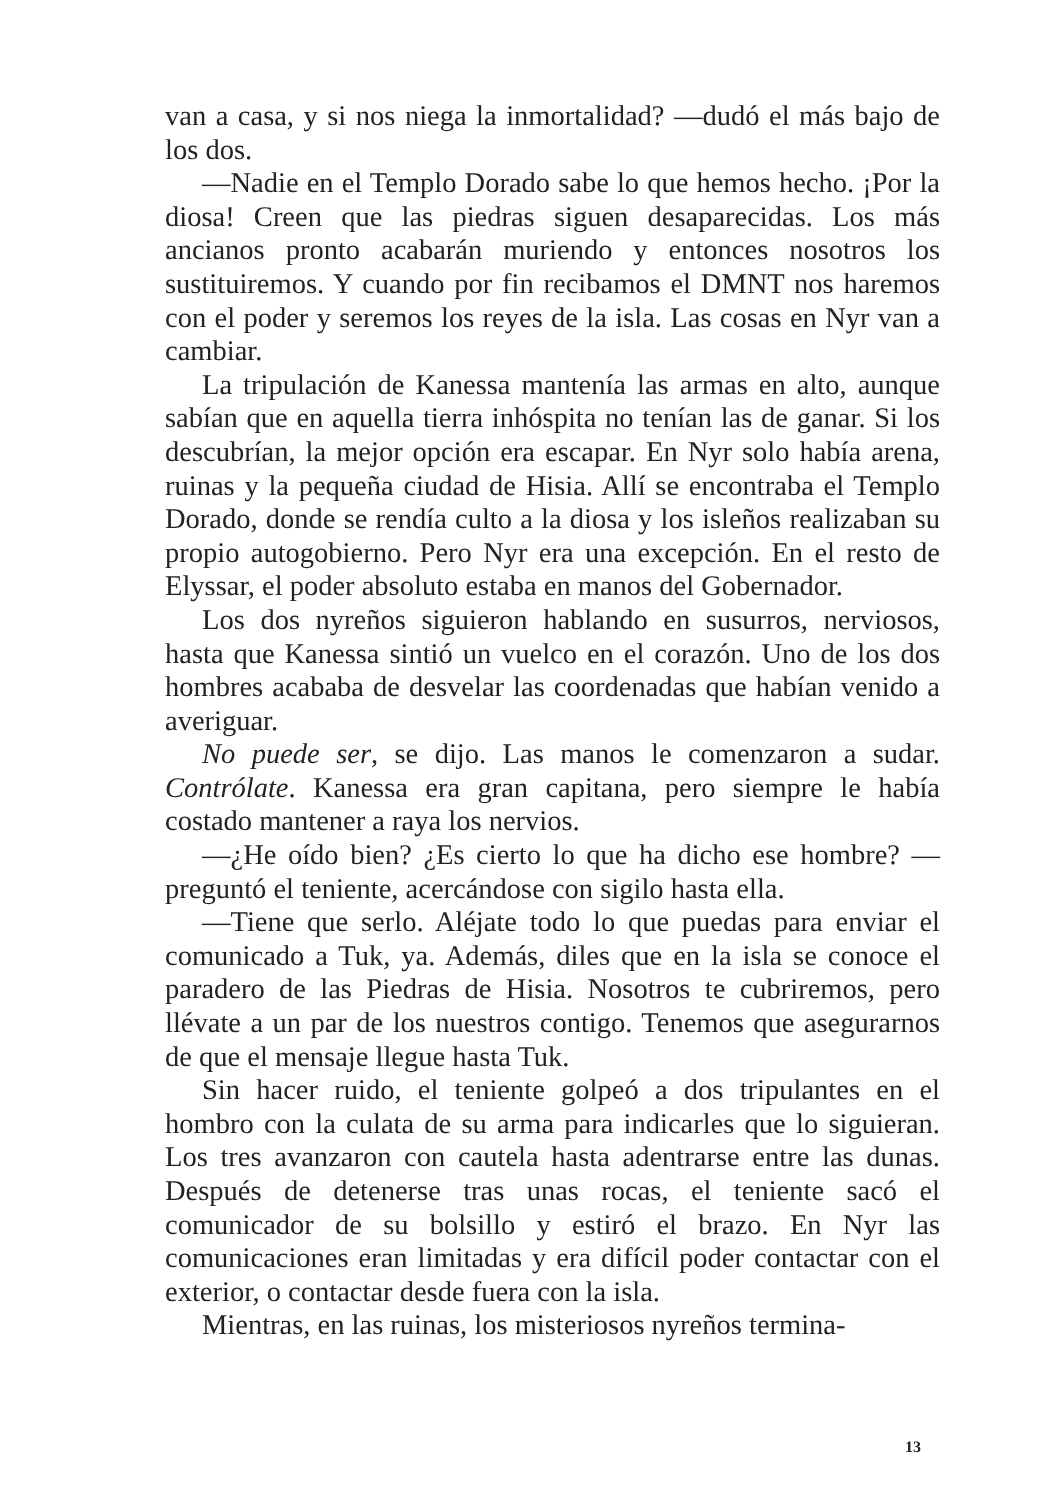van a casa, y si nos niega la inmortalidad? —dudó el más bajo de los dos.
—Nadie en el Templo Dorado sabe lo que hemos hecho. ¡Por la diosa! Creen que las piedras siguen desaparecidas. Los más ancianos pronto acabarán muriendo y entonces nosotros los sustituiremos. Y cuando por fin recibamos el DMNT nos haremos con el poder y seremos los reyes de la isla. Las cosas en Nyr van a cambiar.
La tripulación de Kanessa mantenía las armas en alto, aunque sabían que en aquella tierra inhóspita no tenían las de ganar. Si los descubrían, la mejor opción era escapar. En Nyr solo había arena, ruinas y la pequeña ciudad de Hisia. Allí se encontraba el Templo Dorado, donde se rendía culto a la diosa y los isleños realizaban su propio autogobierno. Pero Nyr era una excepción. En el resto de Elyssar, el poder absoluto estaba en manos del Gobernador.
Los dos nyreños siguieron hablando en susurros, nerviosos, hasta que Kanessa sintió un vuelco en el corazón. Uno de los dos hombres acababa de desvelar las coordenadas que habían venido a averiguar.
No puede ser, se dijo. Las manos le comenzaron a sudar. Contrólate. Kanessa era gran capitana, pero siempre le había costado mantener a raya los nervios.
—¿He oído bien? ¿Es cierto lo que ha dicho ese hombre? —preguntó el teniente, acercándose con sigilo hasta ella.
—Tiene que serlo. Aléjate todo lo que puedas para enviar el comunicado a Tuk, ya. Además, diles que en la isla se conoce el paradero de las Piedras de Hisia. Nosotros te cubriremos, pero llévate a un par de los nuestros contigo. Tenemos que asegurarnos de que el mensaje llegue hasta Tuk.
Sin hacer ruido, el teniente golpeó a dos tripulantes en el hombro con la culata de su arma para indicarles que lo siguieran. Los tres avanzaron con cautela hasta adentrarse entre las dunas. Después de detenerse tras unas rocas, el teniente sacó el comunicador de su bolsillo y estiró el brazo. En Nyr las comunicaciones eran limitadas y era difícil poder contactar con el exterior, o contactar desde fuera con la isla.
Mientras, en las ruinas, los misteriosos nyreños termina-
13